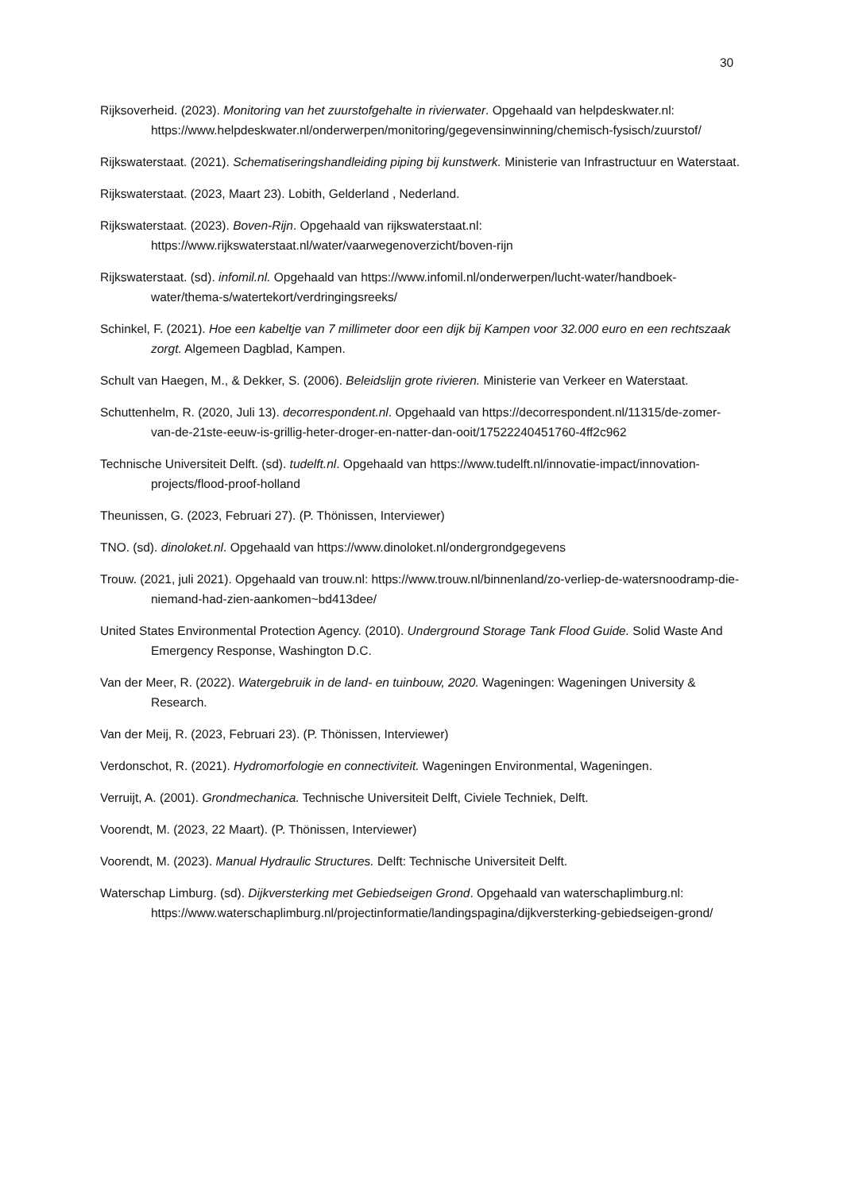30
Rijksoverheid. (2023). Monitoring van het zuurstofgehalte in rivierwater. Opgehaald van helpdeskwater.nl: https://www.helpdeskwater.nl/onderwerpen/monitoring/gegevensinwinning/chemisch-fysisch/zuurstof/
Rijkswaterstaat. (2021). Schematiseringshandleiding piping bij kunstwerk. Ministerie van Infrastructuur en Waterstaat.
Rijkswaterstaat. (2023, Maart 23). Lobith, Gelderland , Nederland.
Rijkswaterstaat. (2023). Boven-Rijn. Opgehaald van rijkswaterstaat.nl: https://www.rijkswaterstaat.nl/water/vaarwegenoverzicht/boven-rijn
Rijkswaterstaat. (sd). infomil.nl. Opgehaald van https://www.infomil.nl/onderwerpen/lucht-water/handboek-water/thema-s/watertekort/verdringingsreeks/
Schinkel, F. (2021). Hoe een kabeltje van 7 millimeter door een dijk bij Kampen voor 32.000 euro en een rechtszaak zorgt. Algemeen Dagblad, Kampen.
Schult van Haegen, M., & Dekker, S. (2006). Beleidslijn grote rivieren. Ministerie van Verkeer en Waterstaat.
Schuttenhelm, R. (2020, Juli 13). decorrespondent.nl. Opgehaald van https://decorrespondent.nl/11315/de-zomer-van-de-21ste-eeuw-is-grillig-heter-droger-en-natter-dan-ooit/17522240451760-4ff2c962
Technische Universiteit Delft. (sd). tudelft.nl. Opgehaald van https://www.tudelft.nl/innovatie-impact/innovation-projects/flood-proof-holland
Theunissen, G. (2023, Februari 27). (P. Thönissen, Interviewer)
TNO. (sd). dinoloket.nl. Opgehaald van https://www.dinoloket.nl/ondergrondgegevens
Trouw. (2021, juli 2021). Opgehaald van trouw.nl: https://www.trouw.nl/binnenland/zo-verliep-de-watersnoodramp-die-niemand-had-zien-aankomen~bd413dee/
United States Environmental Protection Agency. (2010). Underground Storage Tank Flood Guide. Solid Waste And Emergency Response, Washington D.C.
Van der Meer, R. (2022). Watergebruik in de land- en tuinbouw, 2020. Wageningen: Wageningen University & Research.
Van der Meij, R. (2023, Februari 23). (P. Thönissen, Interviewer)
Verdonschot, R. (2021). Hydromorfologie en connectiviteit. Wageningen Environmental, Wageningen.
Verruijt, A. (2001). Grondmechanica. Technische Universiteit Delft, Civiele Techniek, Delft.
Voorendt, M. (2023, 22 Maart). (P. Thönissen, Interviewer)
Voorendt, M. (2023). Manual Hydraulic Structures. Delft: Technische Universiteit Delft.
Waterschap Limburg. (sd). Dijkversterking met Gebiedseigen Grond. Opgehaald van waterschaplimburg.nl: https://www.waterschaplimburg.nl/projectinformatie/landingspagina/dijkversterking-gebiedseigen-grond/